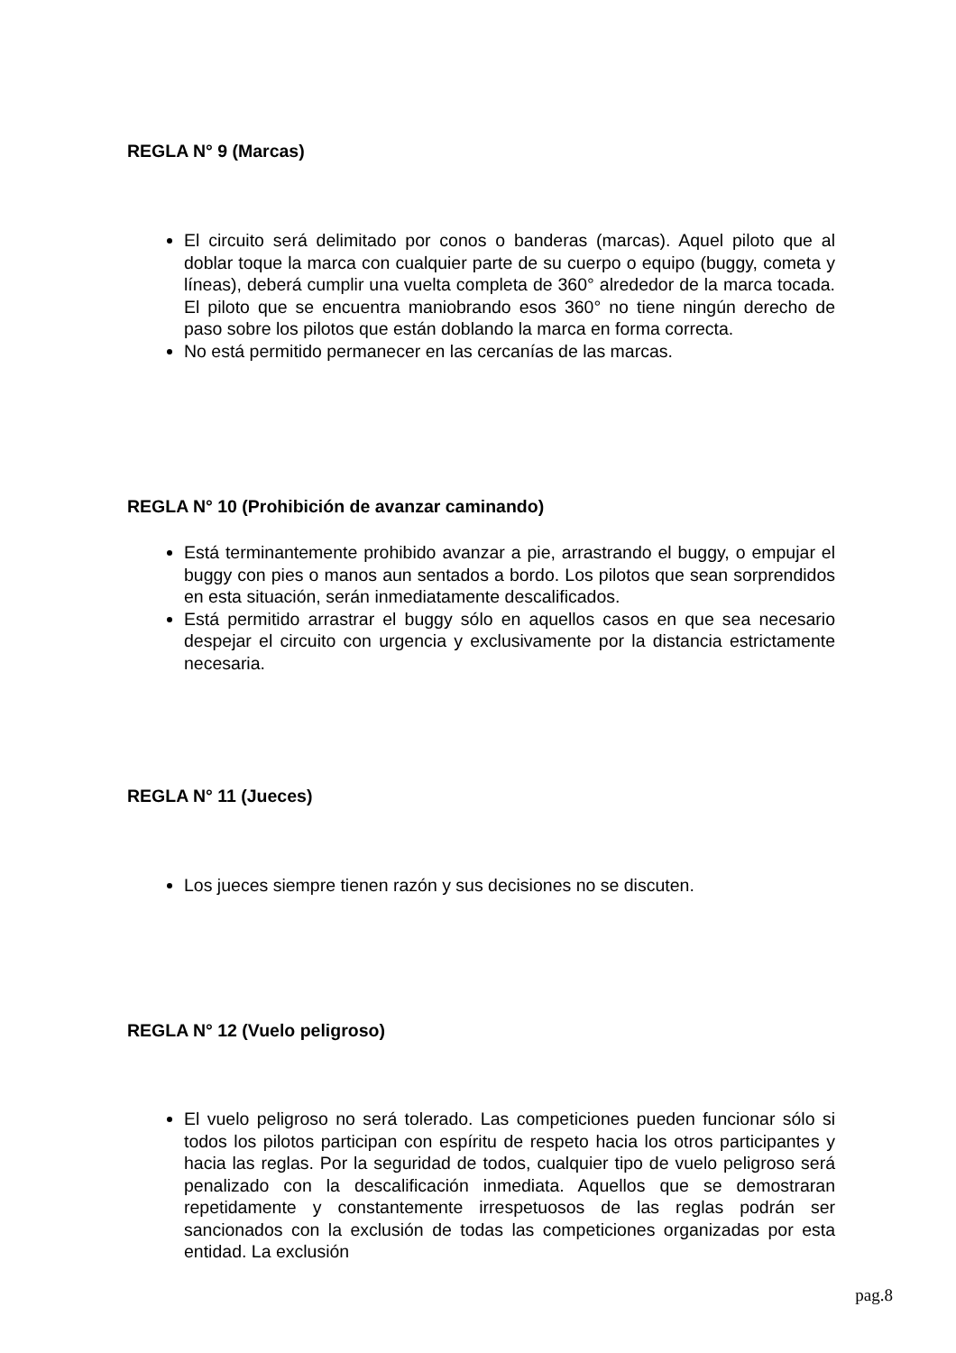REGLA N° 9 (Marcas)
El circuito será delimitado por conos o banderas (marcas). Aquel piloto que al doblar toque la marca con cualquier parte de su cuerpo o equipo (buggy, cometa y líneas), deberá cumplir una vuelta completa de 360° alrededor de la marca tocada. El piloto que se encuentra maniobrando esos 360° no tiene ningún derecho de paso sobre los pilotos que están doblando la marca en forma correcta.
No está permitido permanecer en las cercanías de las marcas.
REGLA N° 10 (Prohibición de avanzar caminando)
Está terminantemente prohibido avanzar a pie, arrastrando el buggy, o empujar el buggy con pies o manos aun sentados a bordo. Los pilotos que sean sorprendidos en esta situación, serán inmediatamente descalificados.
Está permitido arrastrar el buggy sólo en aquellos casos en que sea necesario despejar el circuito con urgencia y exclusivamente por la distancia estrictamente necesaria.
REGLA N° 11 (Jueces)
Los jueces siempre tienen razón y sus decisiones no se discuten.
REGLA N° 12 (Vuelo peligroso)
El vuelo peligroso no será tolerado. Las competiciones pueden funcionar sólo si todos los pilotos participan con espíritu de respeto hacia los otros participantes y hacia las reglas. Por la seguridad de todos, cualquier tipo de vuelo peligroso será penalizado con la descalificación inmediata. Aquellos que se demostraran repetidamente y constantemente irrespetuosos de las reglas podrán ser sancionados con la exclusión de todas las competiciones organizadas por esta entidad. La exclusión
pag.8